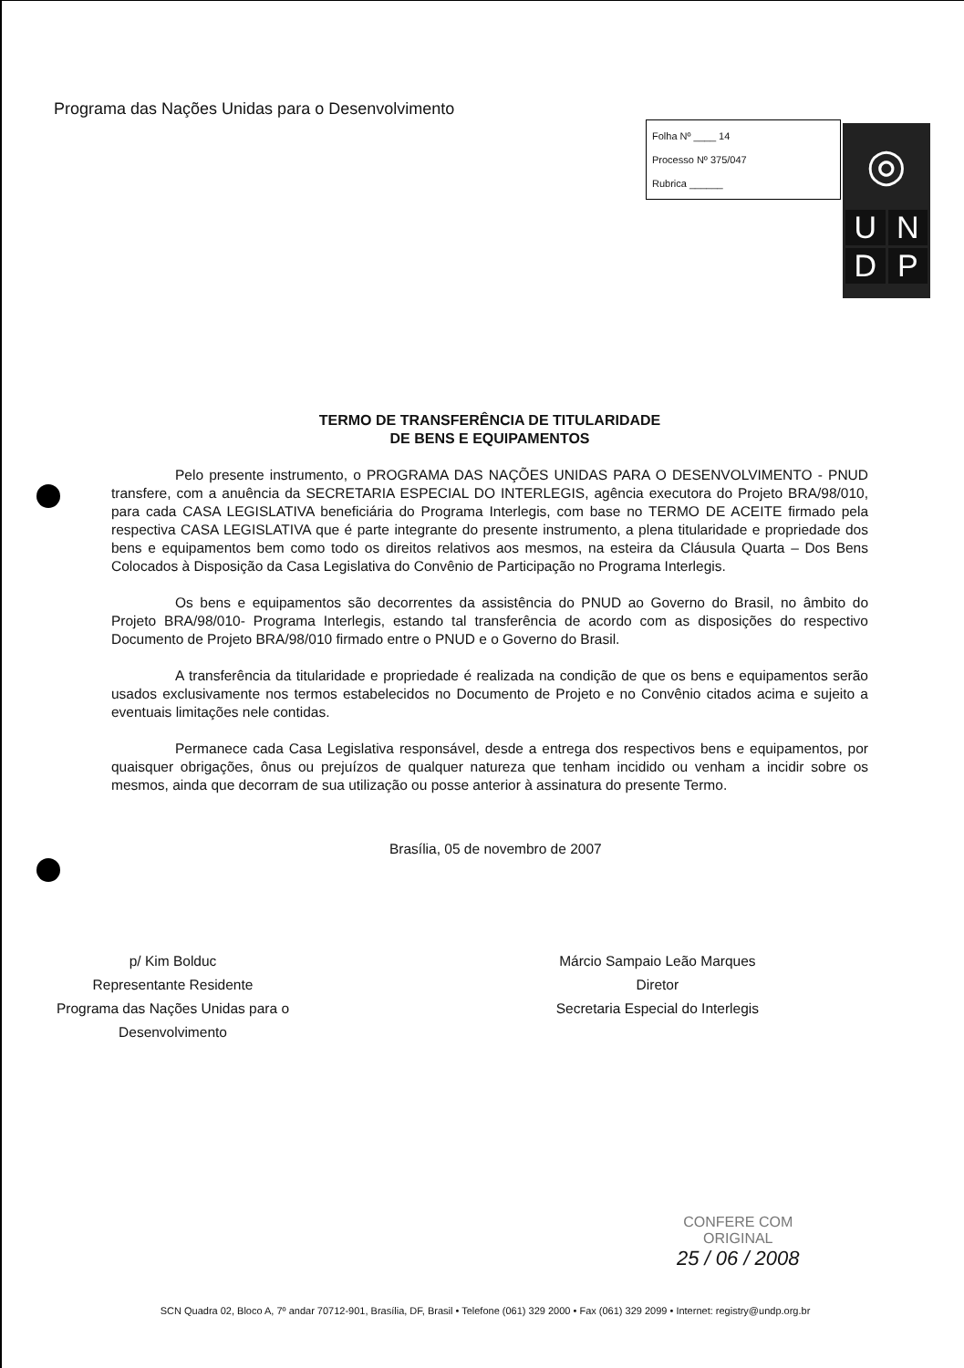Programa das Nações Unidas para o Desenvolvimento
Folha Nº ____ 14
Processo Nº 375/047
Rubrica ______
◎
UNDP
TERMO DE TRANSFERÊNCIA DE TITULARIDADE
DE BENS E EQUIPAMENTOS
Pelo presente instrumento, o PROGRAMA DAS NAÇÕES UNIDAS PARA O DESENVOLVIMENTO - PNUD transfere, com a anuência da SECRETARIA ESPECIAL DO INTERLEGIS, agência executora do Projeto BRA/98/010, para cada CASA LEGISLATIVA beneficiária do Programa Interlegis, com base no TERMO DE ACEITE firmado pela respectiva CASA LEGISLATIVA que é parte integrante do presente instrumento, a plena titularidade e propriedade dos bens e equipamentos bem como todo os direitos relativos aos mesmos, na esteira da Cláusula Quarta – Dos Bens Colocados à Disposição da Casa Legislativa do Convênio de Participação no Programa Interlegis.
Os bens e equipamentos são decorrentes da assistência do PNUD ao Governo do Brasil, no âmbito do Projeto BRA/98/010- Programa Interlegis, estando tal transferência de acordo com as disposições do respectivo Documento de Projeto BRA/98/010 firmado entre o PNUD e o Governo do Brasil.
A transferência da titularidade e propriedade é realizada na condição de que os bens e equipamentos serão usados exclusivamente nos termos estabelecidos no Documento de Projeto e no Convênio citados acima e sujeito a eventuais limitações nele contidas.
Permanece cada Casa Legislativa responsável, desde a entrega dos respectivos bens e equipamentos, por quaisquer obrigações, ônus ou prejuízos de qualquer natureza que tenham incidido ou venham a incidir sobre os mesmos, ainda que decorram de sua utilização ou posse anterior à assinatura do presente Termo.
Brasília, 05 de novembro de 2007
p/ Kim Bolduc
Representante Residente
Programa das Nações Unidas para o
Desenvolvimento
Márcio Sampaio Leão Marques
Diretor
Secretaria Especial do Interlegis
CONFERE COM
ORIGINAL
25 / 06 / 2008
SCN Quadra 02, Bloco A, 7º andar 70712-901, Brasília, DF, Brasil • Telefone (061) 329 2000 • Fax (061) 329 2099 • Internet: registry@undp.org.br